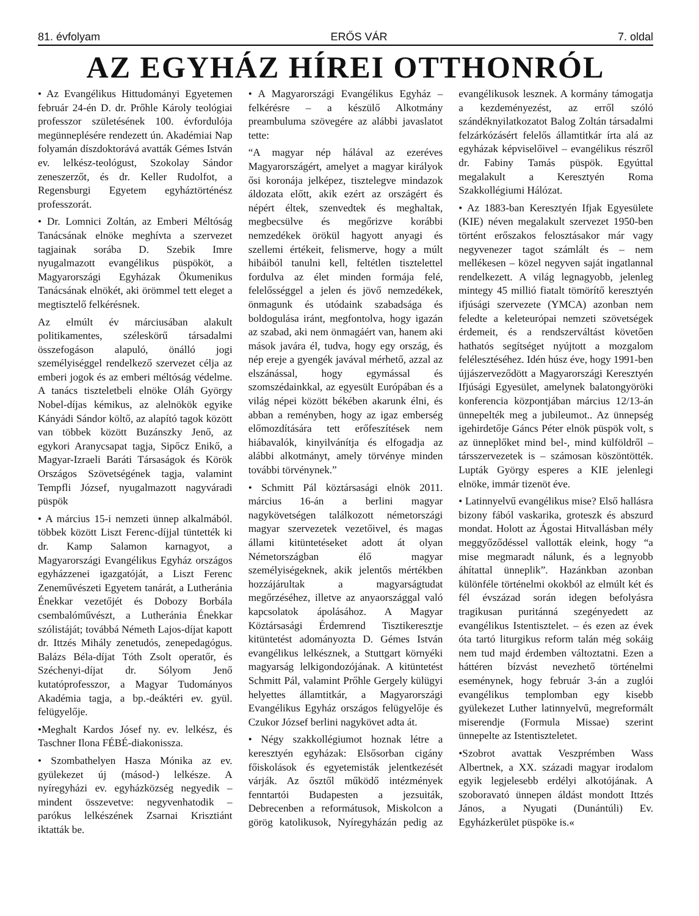81. évfolyam ERŐS VÁR 7. oldal
AZ EGYHÁZ HÍREI OTTHONRÓL
• Az Evangélikus Hittudományi Egyetemen február 24-én D. dr. Prőhle Károly teológiai professzor születésének 100. évfordulója megünneplésére rendezett ún. Akadémiai Nap folyamán díszdoktorává avatták Gémes István ev. lelkész-teológust, Szokolay Sándor zeneszerzőt, és dr. Keller Rudolfot, a Regensburgi Egyetem egyháztörténész professzorát.
• Dr. Lomnici Zoltán, az Emberi Méltóság Tanácsának elnöke meghívta a szervezet tagjainak sorába D. Szebik Imre nyugalmazott evangélikus püspököt, a Magyarországi Egyházak Ökumenikus Tanácsának elnökét, aki örömmel tett eleget a megtisztelő felkérésnek.
Az elmúlt év márciusában alakult politikamentes, széleskörű társadalmi összefogáson alapuló, önálló jogi személyiséggel rendelkező szervezet célja az emberi jogok és az emberi méltóság védelme. A tanács tiszteletbeli elnöke Oláh György Nobel-díjas kémikus, az alelnökök egyike Kányádi Sándor költő, az alapító tagok között van többek között Buzánszky Jenő, az egykori Aranycsapat tagja, Sipőcz Enikő, a Magyar-Izraeli Baráti Társaságok és Körök Országos Szövetségének tagja, valamint Tempfli József, nyugalmazott nagyváradi püspök
• A március 15-i nemzeti ünnep alkalmából. többek között Liszt Ferenc-díjjal tüntették ki dr. Kamp Salamon karnagyot, a Magyarországi Evangélikus Egyház országos egyházzenei igazgatóját, a Liszt Ferenc Zeneművészeti Egyetem tanárát, a Lutheránia Énekkar vezetőjét és Dobozy Borbála csembalóművészt, a Lutheránia Énekkar szólistáját; továbbá Németh Lajos-díjat kapott dr. Ittzés Mihály zenetudós, zenepedagógus. Balázs Béla-díjat Tóth Zsolt operatőr, és Széchenyi-díjat dr. Sólyom Jenő kutatóprofesszor, a Magyar Tudományos Akadémia tagja, a bp.-deáktéri ev. gyül. felügyelője.
•Meghalt Kardos Jósef ny. ev. lelkész, és Taschner Ilona FÉBÉ-diakonissza.
• Szombathelyen Hasza Mónika az ev. gyülekezet új (másod-) lelkésze. A nyíregyházi ev. egyházközség negyedik – mindent összevetve: negyvenhatodik – parókus lelkészének Zsarnai Krisztiánt iktatták be.
• A Magyarországi Evangélikus Egyház – felkérésre – a készülő Alkotmány preambuluma szövegére az alábbi javaslatot tette:
“A magyar nép hálával az ezeréves Magyarországért, amelyet a magyar királyok ősi koronája jelképez, tisztelegve mindazok áldozata előtt, akik ezért az országért és népért éltek, szenvedtek és meghaltak, megbecsülve és megőrizve korábbi nemzedékek örökül hagyott anyagi és szellemi értékeit, felismerve, hogy a múlt hibáiból tanulni kell, feltétlen tisztelettel fordulva az élet minden formája felé, felelősséggel a jelen és jövő nemzedékek, önmagunk és utódaink szabadsága és boldogulása iránt, megfontolva, hogy igazán az szabad, aki nem önmagáért van, hanem aki mások javára él, tudva, hogy egy ország, és nép ereje a gyengék javával mérhető, azzal az elszánással, hogy egymással és szomszédainkkal, az egyesült Európában és a világ népei között békében akarunk élni, és abban a reményben, hogy az igaz emberség előmozdítására tett erőfeszítések nem hiábavalók, kinyilvánítja és elfogadja az alábbi alkotmányt, amely törvénye minden további törvénynek.”
• Schmitt Pál köztársasági elnök 2011. március 16-án a berlini magyar nagykövetségen találkozott németországi magyar szervezetek vezetőivel, és magas állami kitüntetéseket adott át olyan Németországban élő magyar személyiségeknek, akik jelentős mértékben hozzájárultak a magyarságtudat megőrzéséhez, illetve az anyaországgal való kapcsolatok ápolásához. A Magyar Köztársasági Érdemrend Tisztikeresztje kitüntetést adományozta D. Gémes István evangélikus lelkésznek, a Stuttgart környéki magyarság lelkigondozójának. A kitüntetést Schmitt Pál, valamint Prőhle Gergely külügyi helyettes államtitkár, a Magyarországi Evangélikus Egyház országos felügyelője és Czukor József berlini nagykövet adta át.
• Négy szakkollégiumot hoznak létre a keresztyén egyházak: Elsősorban cigány főiskolások és egyetemisták jelentkezését várják. Az ősztől működő intézmények fenntartói Budapesten a jezsuiták, Debrecenben a reformátusok, Miskolcon a görög katolikusok, Nyíregyházán pedig az evangélikusok lesznek. A kormány támogatja a kezdeményezést, az erről szóló szándéknyilatkozatot Balog Zoltán társadalmi felzárkózásért felelős államtitkár írta alá az egyházak képviselőivel – evangélikus részről dr. Fabiny Tamás püspök. Egyúttal megalakult a Keresztyén Roma Szakkollégiumi Hálózat.
• Az 1883-ban Keresztyén Ifjak Egyesülete (KIE) néven megalakult szervezet 1950-ben történt erőszakos felosztásakor már vagy negyvenezer tagot számlált és – nem mellékesen – közel negyven saját ingatlannal rendelkezett. A világ legnagyobb, jelenleg mintegy 45 millió fiatalt tömörítő keresztyén ifjúsági szervezete (YMCA) azonban nem feledte a keleteurópai nemzeti szövetségek érdemeit, és a rendszerváltást követően hathatós segítséget nyújtott a mozgalom felélesztéséhez. Idén húsz éve, hogy 1991-ben újjászerveződött a Magyarországi Keresztyén Ifjúsági Egyesület, amelynek balatongyöröki konferencia központjában március 12/13-án ünnepelték meg a jubileumot.. Az ünnepség igehirdetője Gáncs Péter elnök püspök volt, s az ünneplőket mind bel-, mind külföldről – társszervezetek is – számosan köszöntötték. Lupták György esperes a KIE jelenlegi elnöke, immár tizenöt éve.
• Latinnyelvű evangélikus mise? Első hallásra bizony fából vaskarika, groteszk és abszurd mondat. Holott az Ágostai Hitvallásban mély meggyőződéssel vallották eleink, hogy “a mise megmaradt nálunk, és a legnyobb áhítattal ünneplik”. Hazánkban azonban különféle történelmi okokból az elmúlt két és fél évszázad során idegen befolyásra tragikusan puritánná szegényedett az evangélikus Istentisztelet. – és ezen az évek óta tartó liturgikus reform talán még sokáig nem tud majd érdemben változtatni. Ezen a háttéren bízvást nevezhető történelmi eseménynek, hogy február 3-án a zuglói evangélikus templomban egy kisebb gyülekezet Luther latinnyelvű, megreformált miserendje (Formula Missae) szerint ünnepelte az Istentiszteletet.
•Szobrot avattak Veszprémben Wass Albertnek, a XX. századi magyar irodalom egyik legjelesebb erdélyi alkotójának. A szoboravató ünnepen áldást mondott Ittzés János, a Nyugati (Dunántúli) Ev. Egyházkerület püspöke is.«